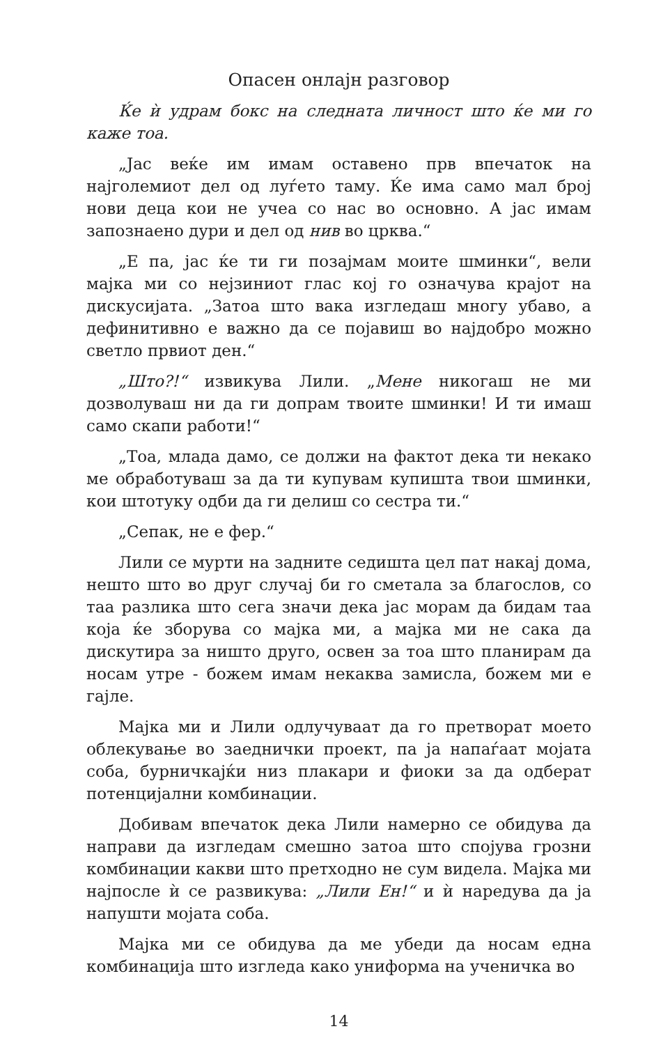Опасен онлајн разговор
Ќе ѝ удрам бокс на следната личност што ќе ми го каже тоа.
„Јас веќе им имам оставено прв впечаток на најголемиот дел од луѓето таму. Ќе има само мал број нови деца кои не учеа со нас во основно. А јас имам запознаено дури и дел од нив во црква.“
„Е па, јас ќе ти ги позајмам моите шминки“, вели мајка ми со нејзиниот глас кој го означува крајот на дискусијата. „Затоа што вака изгледаш многу убаво, а дефинитивно е важно да се појавиш во најдобро можно светло првиот ден.“
„Што?!“ извикува Лили. „Мене никогаш не ми дозволуваш ни да ги допрам твоите шминки! И ти имаш само скапи работи!“
„Тоа, млада дамо, се должи на фактот дека ти некако ме обработуваш за да ти купувам купишта твои шминки, кои штотуку одби да ги делиш со сестра ти.“
„Сепак, не е фер.“
Лили се мурти на задните седишта цел пат накај дома, нешто што во друг случај би го сметала за благослов, со таа разлика што сега значи дека јас морам да бидам таа која ќе зборува со мајка ми, а мајка ми не сака да дискутира за ништо друго, освен за тоа што планирам да носам утре - божем имам некаква замисла, божем ми е гајле.
Мајка ми и Лили одлучуваат да го претворат моето облекување во заеднички проект, па ја напаѓаат мојата соба, бурничкајќи низ плакари и фиоки за да одберат потенцијални комбинации.
Добивам впечаток дека Лили намерно се обидува да направи да изгледам смешно затоа што спојува грозни комбинации какви што претходно не сум видела. Мајка ми најпосле ѝ се развикува: „Лили Ен!“ и ѝ наредува да ја напушти мојата соба.
Мајка ми се обидува да ме убеди да носам една комбинација што изгледа како униформа на ученичка во
14